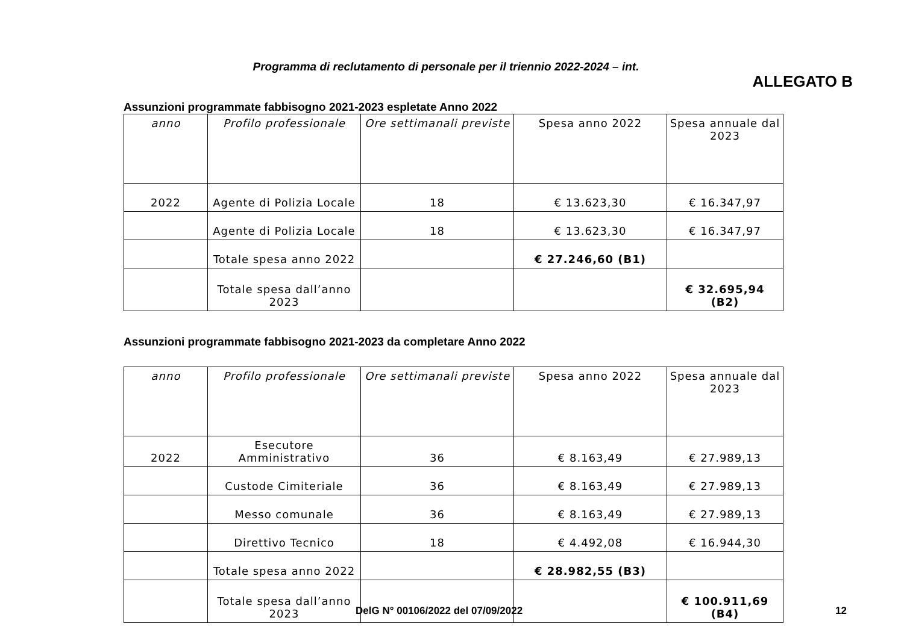Programma di reclutamento di personale per il triennio 2022-2024 – int.
ALLEGATO B
Assunzioni programmate fabbisogno 2021-2023 espletate Anno 2022
| anno | Profilo professionale | Ore settimanali previste | Spesa anno 2022 | Spesa annuale dal 2023 |
| --- | --- | --- | --- | --- |
| 2022 | Agente di Polizia Locale | 18 | € 13.623,30 | € 16.347,97 |
| | Agente di Polizia Locale | 18 | € 13.623,30 | € 16.347,97 |
| | Totale spesa anno 2022 | | € 27.246,60 (B1) | |
| | Totale spesa dall’anno 2023 | | | € 32.695,94 (B2) |
Assunzioni programmate fabbisogno 2021-2023 da completare Anno 2022
| anno | Profilo professionale | Ore settimanali previste | Spesa anno 2022 | Spesa annuale dal 2023 |
| --- | --- | --- | --- | --- |
| 2022 | Esecutore Amministrativo | 36 | € 8.163,49 | € 27.989,13 |
| | Custode Cimiteriale | 36 | € 8.163,49 | € 27.989,13 |
| | Messo comunale | 36 | € 8.163,49 | € 27.989,13 |
| | Direttivo Tecnico | 18 | € 4.492,08 | € 16.944,30 |
| | Totale spesa anno 2022 | | € 28.982,55 (B3) | |
| | Totale spesa dall’anno 2023 | | | € 100.911,69 (B4) |
DelG N° 00106/2022 del 07/09/2022
12